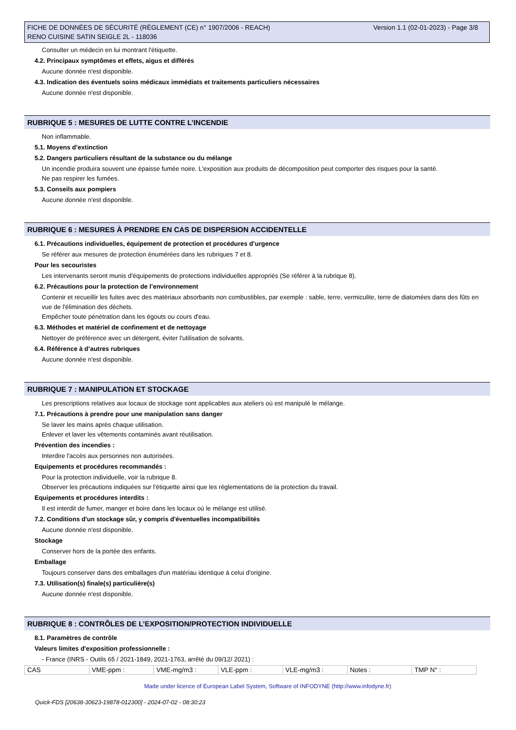Version 1.1 (02-01-2023) - Page 3/8 FICHE DE DONNÉES DE SÉCURITÉ (RÈGLEMENT (CE) n° 1907/2006 - REACH)
RENO CUISINE SATIN SEIGLE 2L - 118036
Consulter un médecin en lui montrant l'étiquette.
4.2. Principaux symptômes et effets, aigus et différés
Aucune donnée n'est disponible.
4.3. Indication des éventuels soins médicaux immédiats et traitements particuliers nécessaires
Aucune donnée n'est disponible.
RUBRIQUE 5 : MESURES DE LUTTE CONTRE L’INCENDIE
Non inflammable.
5.1. Moyens d’extinction
5.2. Dangers particuliers résultant de la substance ou du mélange
Un incendie produira souvent une épaisse fumée noire. L'exposition aux produits de décomposition peut comporter des risques pour la santé.
Ne pas respirer les fumées.
5.3. Conseils aux pompiers
Aucune donnée n'est disponible.
RUBRIQUE 6 : MESURES À PRENDRE EN CAS DE DISPERSION ACCIDENTELLE
6.1. Précautions individuelles, équipement de protection et procédures d’urgence
Se référer aux mesures de protection énumérées dans les rubriques 7 et 8.
Pour les secouristes
Les intervenants seront munis d'équipements de protections individuelles appropriés (Se référer à la rubrique 8).
6.2. Précautions pour la protection de l’environnement
Contenir et recueillir les fuites avec des matériaux absorbants non combustibles, par exemple : sable, terre, vermiculite, terre de diatomées dans des fûts en vue de l'élimination des déchets.
Empêcher toute pénétration dans les égouts ou cours d'eau.
6.3. Méthodes et matériel de confinement et de nettoyage
Nettoyer de préférence avec un détergent, éviter l'utilisation de solvants.
6.4. Référence à d’autres rubriques
Aucune donnée n'est disponible.
RUBRIQUE 7 : MANIPULATION ET STOCKAGE
Les prescriptions relatives aux locaux de stockage sont applicables aux ateliers où est manipulé le mélange.
7.1. Précautions à prendre pour une manipulation sans danger
Se laver les mains après chaque utilisation.
Enlever et laver les vêtements contaminés avant réutilisation.
Prévention des incendies :
Interdire l'accès aux personnes non autorisées.
Equipements et procédures recommandés :
Pour la protection individuelle, voir la rubrique 8.
Observer les précautions indiquées sur l'étiquette ainsi que les réglementations de la protection du travail.
Equipements et procédures interdits :
Il est interdit de fumer, manger et boire dans les locaux où le mélange est utilisé.
7.2. Conditions d'un stockage sûr, y compris d'éventuelles incompatibilités
Aucune donnée n'est disponible.
Stockage
Conserver hors de la portée des enfants.
Emballage
Toujours conserver dans des emballages d'un matériau identique à celui d'origine.
7.3. Utilisation(s) finale(s) particulière(s)
Aucune donnée n'est disponible.
RUBRIQUE 8 : CONTRÔLES DE L’EXPOSITION/PROTECTION INDIVIDUELLE
8.1. Paramètres de contrôle
Valeurs limites d'exposition professionnelle :
- France (INRS - Outils 65 / 2021-1849, 2021-1763, arrêté du 09/12/ 2021) :
| CAS | VME-ppm : | VME-mg/m3 : | VLE-ppm : | VLE-mg/m3 : | Notes : | TMP N° : |
Made under licence of European Label System, Software of INFODYNE (http://www.infodyne.fr)
Quick-FDS [20638-30623-19878-012300] - 2024-07-02 - 08:30:23